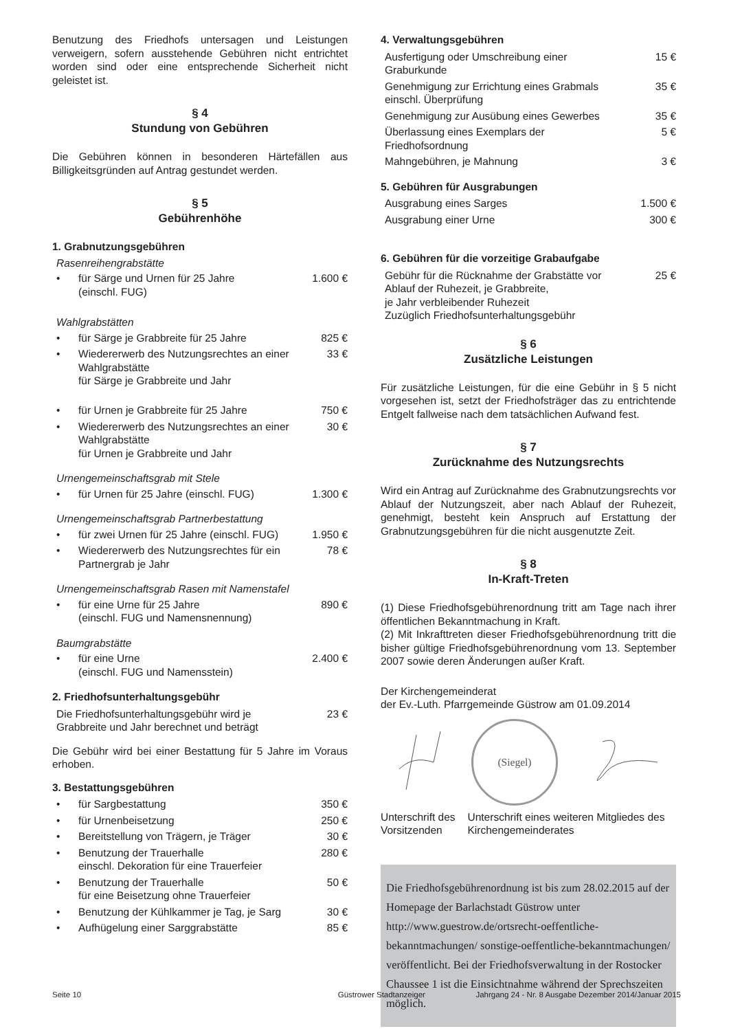Benutzung des Friedhofs untersagen und Leistungen verweigern, sofern ausstehende Gebühren nicht entrichtet worden sind oder eine entsprechende Sicherheit nicht geleistet ist.
§ 4
Stundung von Gebühren
Die Gebühren können in besonderen Härtefällen aus Billigkeitsgründen auf Antrag gestundet werden.
§ 5
Gebührenhöhe
1. Grabnutzungsgebühren
| Rasenreihengrabstätte | | |
| • | für Särge und Urnen für 25 Jahre (einschl. FUG) | 1.600 € |
| Wahlgrabstätten | | |
| • | für Särge je Grabbreite für 25 Jahre | 825 € |
| • | Wiedererwerb des Nutzungsrechtes an einer Wahlgrabstätte für Särge je Grabbreite und Jahr | 33 € |
| • | für Urnen je Grabbreite für 25 Jahre | 750 € |
| • | Wiedererwerb des Nutzungsrechtes an einer Wahlgrabstätte für Urnen je Grabbreite und Jahr | 30 € |
| Urnengemeinschaftsgrab mit Stele | | |
| • | für Urnen für 25 Jahre (einschl. FUG) | 1.300 € |
| Urnengemeinschaftsgrab Partnerbestattung | | |
| • | für zwei Urnen für 25 Jahre (einschl. FUG) | 1.950 € |
| • | Wiedererwerb des Nutzungsrechtes für ein Partnergrab je Jahr | 78 € |
| Urnengemeinschaftsgrab Rasen mit Namenstafel | | |
| • | für eine Urne für 25 Jahre (einschl. FUG und Namensnennung) | 890 € |
| Baumgrabstätte | | |
| • | für eine Urne (einschl. FUG und Namensstein) | 2.400 € |
2. Friedhofsunterhaltungsgebühr
| Die Friedhofsunterhaltungsgebühr wird je Grabbreite und Jahr berechnet und beträgt | 23 € |
Die Gebühr wird bei einer Bestattung für 5 Jahre im Voraus erhoben.
3. Bestattungsgebühren
| • | für Sargbestattung | 350 € |
| • | für Urnenbeisetzung | 250 € |
| • | Bereitstellung von Trägern, je Träger | 30 € |
| • | Benutzung der Trauerhalle einschl. Dekoration für eine Trauerfeier | 280 € |
| • | Benutzung der Trauerhalle für eine Beisetzung ohne Trauerfeier | 50 € |
| • | Benutzung der Kühlkammer je Tag, je Sarg | 30 € |
| • | Aufhügelung einer Sarggrabstätte | 85 € |
4. Verwaltungsgebühren
| Ausfertigung oder Umschreibung einer Graburkunde | 15 € |
| Genehmigung zur Errichtung eines Grabmals einschl. Überprüfung | 35 € |
| Genehmigung zur Ausübung eines Gewerbes | 35 € |
| Überlassung eines Exemplars der Friedhofsordnung | 5 € |
| Mahngebühren, je Mahnung | 3 € |
5. Gebühren für Ausgrabungen
| Ausgrabung eines Sarges | 1.500 € |
| Ausgrabung einer Urne | 300 € |
6. Gebühren für die vorzeitige Grabaufgabe
| Gebühr für die Rücknahme der Grabstätte vor Ablauf der Ruhezeit, je Grabbreite, je Jahr verbleibender Ruhezeit Zuzüglich Friedhofsunterhaltungsgebühr | 25 € |
§ 6
Zusätzliche Leistungen
Für zusätzliche Leistungen, für die eine Gebühr in § 5 nicht vorgesehen ist, setzt der Friedhofsträger das zu entrichtende Entgelt fallweise nach dem tatsächlichen Aufwand fest.
§ 7
Zurücknahme des Nutzungsrechts
Wird ein Antrag auf Zurücknahme des Grabnutzungsrechts vor Ablauf der Nutzungszeit, aber nach Ablauf der Ruhezeit, genehmigt, besteht kein Anspruch auf Erstattung der Grabnutzungsgebühren für die nicht ausgenutzte Zeit.
§ 8
In-Kraft-Treten
(1) Diese Friedhofsgebührenordnung tritt am Tage nach ihrer öffentlichen Bekanntmachung in Kraft.
(2) Mit Inkrafttreten dieser Friedhofsgebührenordnung tritt die bisher gültige Friedhofsgebührenordnung vom 13. September 2007 sowie deren Änderungen außer Kraft.
Der Kirchengemeinderat
der Ev.-Luth. Pfarrgemeinde Güstrow am 01.09.2014
(Siegel)
Unterschrift des
Vorsitzenden
Unterschrift eines weiteren Mitgliedes des Kirchengemeinderates
Die Friedhofsgebührenordnung ist bis zum 28.02.2015 auf der Homepage der Barlachstadt Güstrow unter http://www.guestrow.de/ortsrecht-oeffentliche-bekanntmachungen/ sonstige-oeffentliche-bekanntmachungen/ veröffentlicht. Bei der Friedhofsverwaltung in der Rostocker Chaussee 1 ist die Einsichtnahme während der Sprechszeiten möglich.
Seite 10 Güstrower Stadtanzeiger Jahrgang 24 - Nr. 8 Ausgabe Dezember 2014/Januar 2015